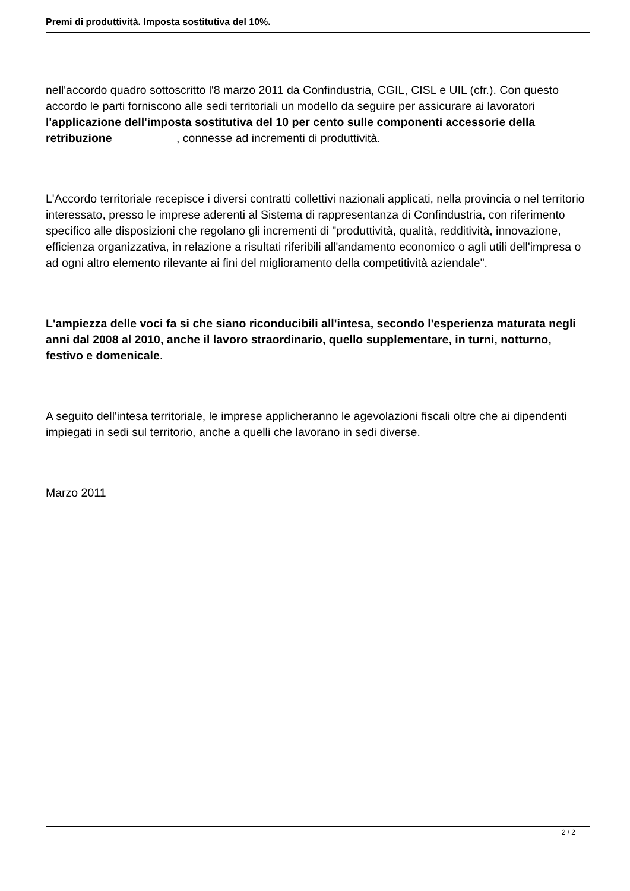Premi di produttività. Imposta sostitutiva del 10%.
nell'accordo quadro sottoscritto l'8 marzo 2011 da Confindustria, CGIL, CISL e UIL (cfr.). Con questo accordo le parti forniscono alle sedi territoriali un modello da seguire per assicurare ai lavoratori l'applicazione dell'imposta sostitutiva del 10 per cento sulle componenti accessorie della retribuzione , connesse ad incrementi di produttività.
L'Accordo territoriale recepisce i diversi contratti collettivi nazionali applicati, nella provincia o nel territorio interessato, presso le imprese aderenti al Sistema di rappresentanza di Confindustria, con riferimento specifico alle disposizioni che regolano gli incrementi di "produttività, qualità, redditività, innovazione, efficienza organizzativa, in relazione a risultati riferibili all'andamento economico o agli utili dell'impresa o ad ogni altro elemento rilevante ai fini del miglioramento della competitività aziendale".
L'ampiezza delle voci fa si che siano riconducibili all'intesa, secondo l'esperienza maturata negli anni dal 2008 al 2010, anche il lavoro straordinario, quello supplementare, in turni, notturno, festivo e domenicale.
A seguito dell'intesa territoriale, le imprese applicheranno le agevolazioni fiscali oltre che ai dipendenti impiegati in sedi sul territorio, anche a quelli che lavorano in sedi diverse.
Marzo 2011
2 / 2